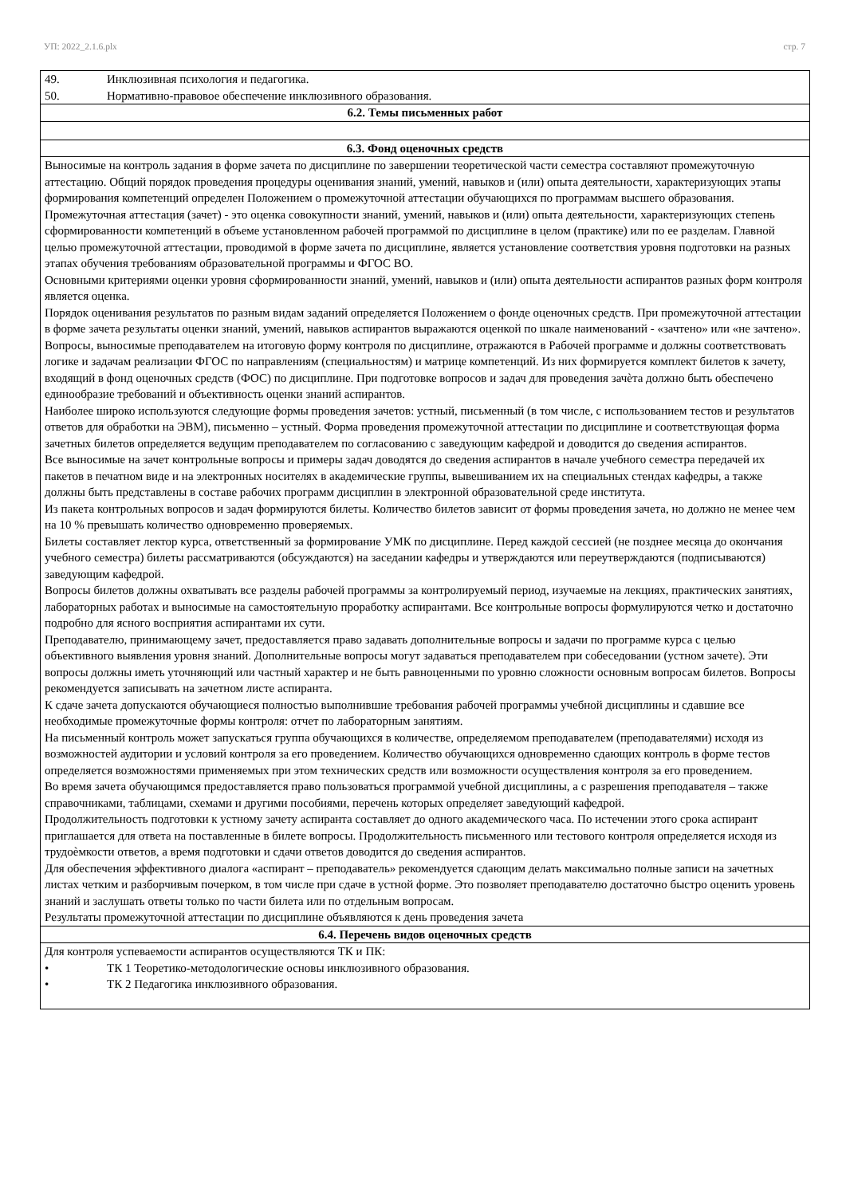УП: 2022_2.1.6.plx стр. 7
| 49. Инклюзивная психология и педагогика. 50. Нормативно-правовое обеспечение инклюзивного образования. |
| 6.2. Темы письменных работ |
| 6.3. Фонд оценочных средств |
| Выносимые на контроль задания в форме зачета по дисциплине по завершении теоретической части семестра составляют промежуточную аттестацию. Общий порядок проведения процедуры оценивания знаний, умений, навыков и (или) опыта деятельности, характеризующих этапы формирования компетенций определен Положением о промежуточной аттестации обучающихся по программам высшего образования. Промежуточная аттестация (зачет) - это оценка совокупности знаний, умений, навыков и (или) опыта деятельности, характеризующих степень сформированности компетенций в объеме установленном рабочей программой по дисциплине в целом (практике) или по ее разделам. Главной целью промежуточной аттестации, проводимой в форме зачета по дисциплине, является установление соответствия уровня подготовки на разных этапах обучения требованиям образовательной программы и ФГОС ВО. Основными критериями оценки уровня сформированности знаний, умений, навыков и (или) опыта деятельности аспирантов разных форм контроля является оценка. Порядок оценивания результатов по разным видам заданий определяется Положением о фонде оценочных средств. При промежуточной аттестации в форме зачета результаты оценки знаний, умений, навыков аспирантов выражаются оценкой по шкале наименований - «зачтено» или «не зачтено». Вопросы, выносимые преподавателем на итоговую форму контроля по дисциплине, отражаются в Рабочей программе и должны соответствовать логике и задачам реализации ФГОС по направлениям (специальностям) и матрице компетенций. Из них формируется комплект билетов к зачету, входящий в фонд оценочных средств (ФОС) по дисциплине. При подготовке вопросов и задач для проведения зачѐта должно быть обеспечено единообразие требований и объективность оценки знаний аспирантов. Наиболее широко используются следующие формы проведения зачетов: устный, письменный (в том числе, с использованием тестов и результатов ответов для обработки на ЭВМ), письменно – устный. Форма проведения промежуточной аттестации по дисциплине и соответствующая форма зачетных билетов определяется ведущим преподавателем по согласованию с заведующим кафедрой и доводится до сведения аспирантов. Все выносимые на зачет контрольные вопросы и примеры задач доводятся до сведения аспирантов в начале учебного семестра передачей их пакетов в печатном виде и на электронных носителях в академические группы, вывешиванием их на специальных стендах кафедры, а также должны быть представлены в составе рабочих программ дисциплин в электронной образовательной среде института. Из пакета контрольных вопросов и задач формируются билеты. Количество билетов зависит от формы проведения зачета, но должно не менее чем на 10 % превышать количество одновременно проверяемых. Билеты составляет лектор курса, ответственный за формирование УМК по дисциплине. Перед каждой сессией (не позднее месяца до окончания учебного семестра) билеты рассматриваются (обсуждаются) на заседании кафедры и утверждаются или переутверждаются (подписываются) заведующим кафедрой. Вопросы билетов должны охватывать все разделы рабочей программы за контролируемый период, изучаемые на лекциях, практических занятиях, лабораторных работах и выносимые на самостоятельную проработку аспирантами. Все контрольные вопросы формулируются четко и достаточно подробно для ясного восприятия аспирантами их сути. Преподавателю, принимающему зачет, предоставляется право задавать дополнительные вопросы и задачи по программе курса с целью объективного выявления уровня знаний. Дополнительные вопросы могут задаваться преподавателем при собеседовании (устном зачете). Эти вопросы должны иметь уточняющий или частный характер и не быть равноценными по уровню сложности основным вопросам билетов. Вопросы рекомендуется записывать на зачетном листе аспиранта. К сдаче зачета допускаются обучающиеся полностью выполнившие требования рабочей программы учебной дисциплины и сдавшие все необходимые промежуточные формы контроля: отчет по лабораторным занятиям. На письменный контроль может запускаться группа обучающихся в количестве, определяемом преподавателем (преподавателями) исходя из возможностей аудитории и условий контроля за его проведением. Количество обучающихся одновременно сдающих контроль в форме тестов определяется возможностями применяемых при этом технических средств или возможности осуществления контроля за его проведением. Во время зачета обучающимся предоставляется право пользоваться программой учебной дисциплины, а с разрешения преподавателя – также справочниками, таблицами, схемами и другими пособиями, перечень которых определяет заведующий кафедрой. Продолжительность подготовки к устному зачету аспиранта составляет до одного академического часа. По истечении этого срока аспирант приглашается для ответа на поставленные в билете вопросы. Продолжительность письменного или тестового контроля определяется исходя из трудоѐмкости ответов, а время подготовки и сдачи ответов доводится до сведения аспирантов. Для обеспечения эффективного диалога «аспирант – преподаватель» рекомендуется сдающим делать максимально полные записи на зачетных листах четким и разборчивым почерком, в том числе при сдаче в устной форме. Это позволяет преподавателю достаточно быстро оценить уровень знаний и заслушать ответы только по части билета или по отдельным вопросам. Результаты промежуточной аттестации по дисциплине объявляются к день проведения зачета |
| 6.4. Перечень видов оценочных средств |
| Для контроля успеваемости аспирантов осуществляются ТК и ПК: • ТК 1 Теоретико-методологические основы инклюзивного образования. • ТК 2 Педагогика инклюзивного образования. |